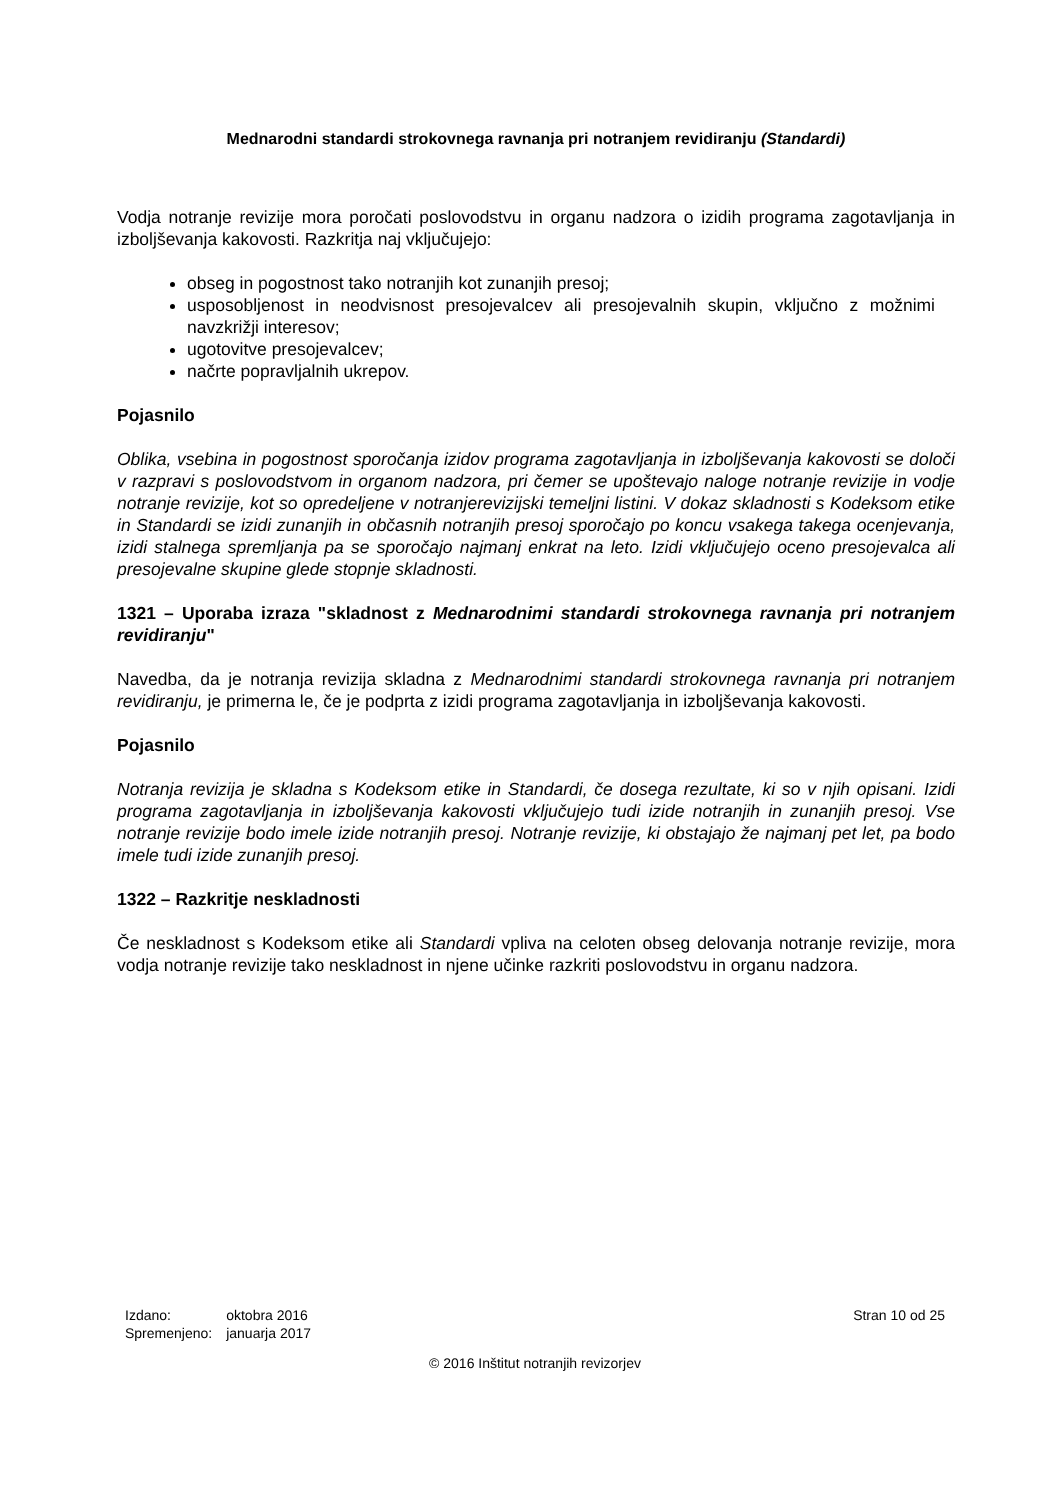Mednarodni standardi strokovnega ravnanja pri notranjem revidiranju (Standardi)
Vodja notranje revizije mora poročati poslovodstvu in organu nadzora o izidih programa zagotavljanja in izboljševanja kakovosti. Razkritja naj vključujejo:
obseg in pogostnost tako notranjih kot zunanjih presoj;
usposobljenost in neodvisnost presojevalcev ali presojevalnih skupin, vključno z možnimi navzkrižji interesov;
ugotovitve presojevalcev;
načrte popravljalnih ukrepov.
Pojasnilo
Oblika, vsebina in pogostnost sporočanja izidov programa zagotavljanja in izboljševanja kakovosti se določi v razpravi s poslovodstvom in organom nadzora, pri čemer se upoštevajo naloge notranje revizije in vodje notranje revizije, kot so opredeljene v notranjerevizijski temeljni listini. V dokaz skladnosti s Kodeksom etike in Standardi se izidi zunanjih in občasnih notranjih presoj sporočajo po koncu vsakega takega ocenjevanja, izidi stalnega spremljanja pa se sporočajo najmanj enkrat na leto. Izidi vključujejo oceno presojevalca ali presojevalne skupine glede stopnje skladnosti.
1321 – Uporaba izraza "skladnost z Mednarodnimi standardi strokovnega ravnanja pri notranjem revidiranju"
Navedba, da je notranja revizija skladna z Mednarodnimi standardi strokovnega ravnanja pri notranjem revidiranju, je primerna le, če je podprta z izidi programa zagotavljanja in izboljševanja kakovosti.
Pojasnilo
Notranja revizija je skladna s Kodeksom etike in Standardi, če dosega rezultate, ki so v njih opisani. Izidi programa zagotavljanja in izboljševanja kakovosti vključujejo tudi izide notranjih in zunanjih presoj. Vse notranje revizije bodo imele izide notranjih presoj. Notranje revizije, ki obstajajo že najmanj pet let, pa bodo imele tudi izide zunanjih presoj.
1322 – Razkritje neskladnosti
Če neskladnost s Kodeksom etike ali Standardi vpliva na celoten obseg delovanja notranje revizije, mora vodja notranje revizije tako neskladnost in njene učinke razkriti poslovodstvu in organu nadzora.
| Izdano: | oktobra 2016 |
| Spremenjeno: | januarja 2017 |
Stran 10 od 25
© 2016 Inštitut notranjih revizorjev